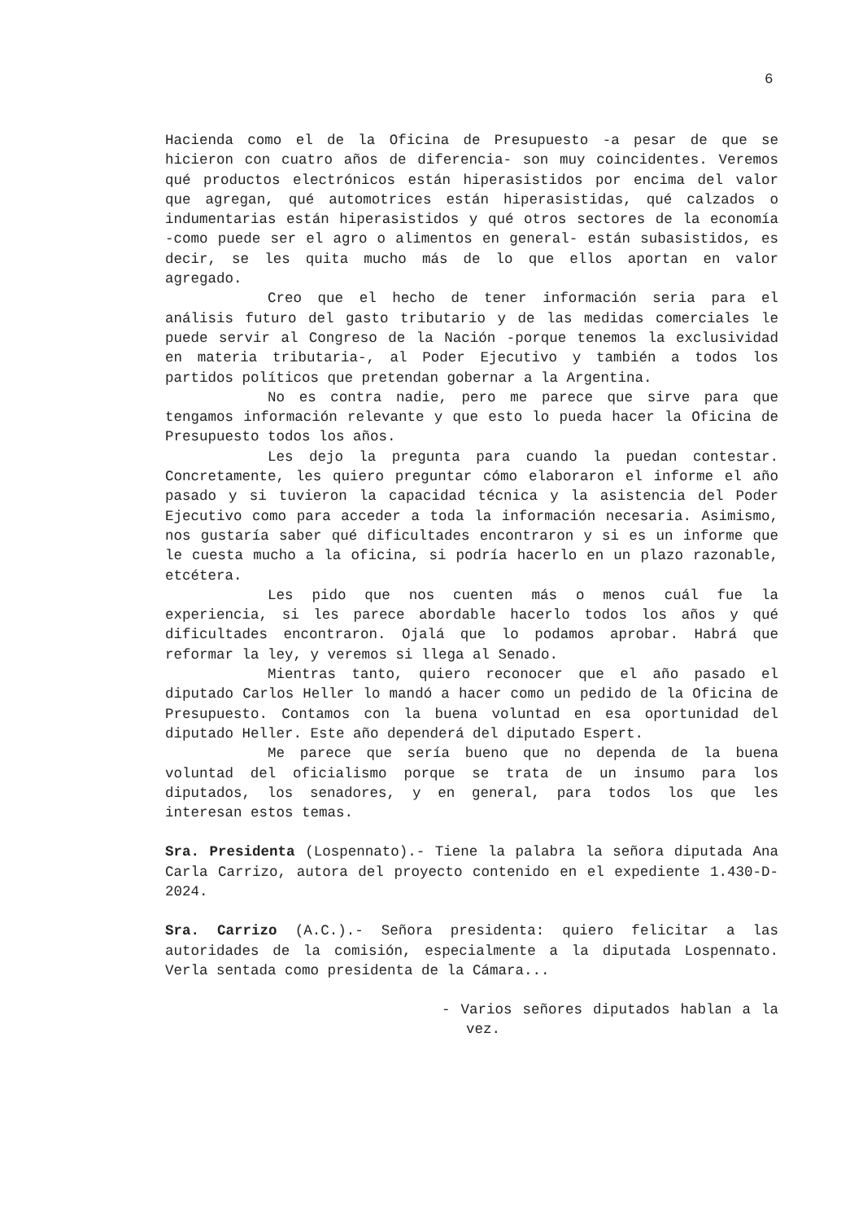6
Hacienda como el de la Oficina de Presupuesto -a pesar de que se hicieron con cuatro años de diferencia- son muy coincidentes. Veremos qué productos electrónicos están hiperasistidos por encima del valor que agregan, qué automotrices están hiperasistidas, qué calzados o indumentarias están hiperasistidos y qué otros sectores de la economía -como puede ser el agro o alimentos en general- están subasistidos, es decir, se les quita mucho más de lo que ellos aportan en valor agregado.
Creo que el hecho de tener información seria para el análisis futuro del gasto tributario y de las medidas comerciales le puede servir al Congreso de la Nación -porque tenemos la exclusividad en materia tributaria-, al Poder Ejecutivo y también a todos los partidos políticos que pretendan gobernar a la Argentina.
No es contra nadie, pero me parece que sirve para que tengamos información relevante y que esto lo pueda hacer la Oficina de Presupuesto todos los años.
Les dejo la pregunta para cuando la puedan contestar. Concretamente, les quiero preguntar cómo elaboraron el informe el año pasado y si tuvieron la capacidad técnica y la asistencia del Poder Ejecutivo como para acceder a toda la información necesaria. Asimismo, nos gustaría saber qué dificultades encontraron y si es un informe que le cuesta mucho a la oficina, si podría hacerlo en un plazo razonable, etcétera.
Les pido que nos cuenten más o menos cuál fue la experiencia, si les parece abordable hacerlo todos los años y qué dificultades encontraron. Ojalá que lo podamos aprobar. Habrá que reformar la ley, y veremos si llega al Senado.
Mientras tanto, quiero reconocer que el año pasado el diputado Carlos Heller lo mandó a hacer como un pedido de la Oficina de Presupuesto. Contamos con la buena voluntad en esa oportunidad del diputado Heller. Este año dependerá del diputado Espert.
Me parece que sería bueno que no dependa de la buena voluntad del oficialismo porque se trata de un insumo para los diputados, los senadores, y en general, para todos los que les interesan estos temas.
Sra. Presidenta (Lospennato).- Tiene la palabra la señora diputada Ana Carla Carrizo, autora del proyecto contenido en el expediente 1.430-D-2024.
Sra. Carrizo (A.C.).- Señora presidenta: quiero felicitar a las autoridades de la comisión, especialmente a la diputada Lospennato. Verla sentada como presidenta de la Cámara...
- Varios señores diputados hablan a la vez.